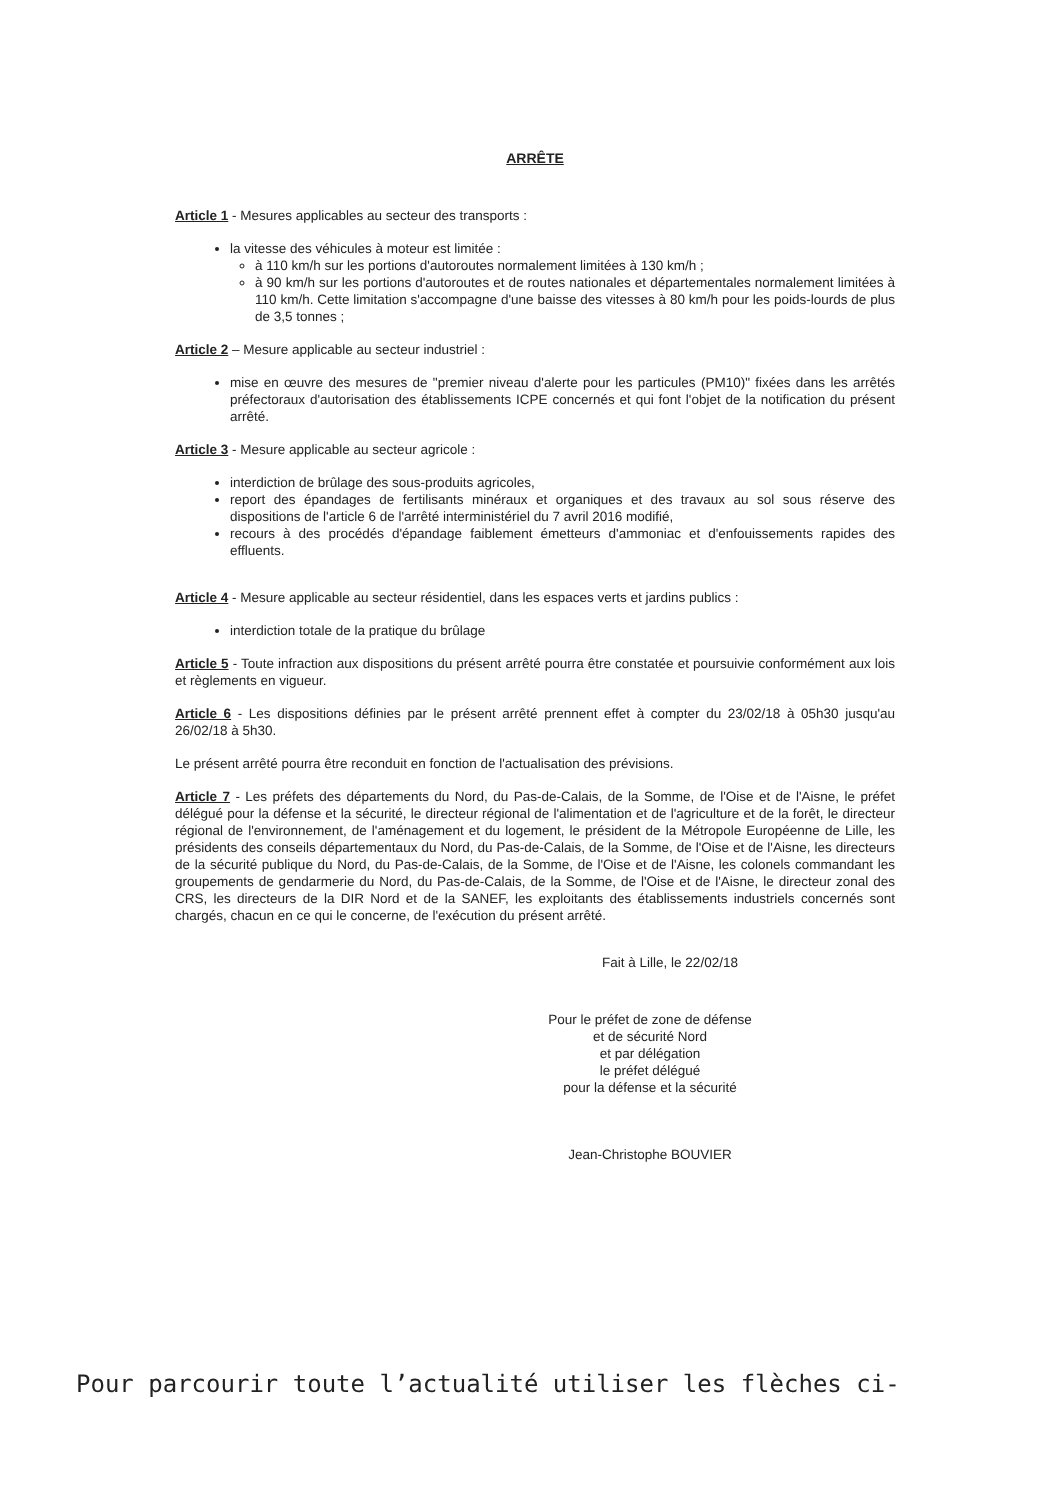ARRÊTE
Article 1 - Mesures applicables au secteur des transports :
la vitesse des véhicules à moteur est limitée :
à 110 km/h sur les portions d'autoroutes normalement limitées à 130 km/h ;
à 90 km/h sur les portions d'autoroutes et de routes nationales et départementales normalement limitées à 110 km/h. Cette limitation s'accompagne d'une baisse des vitesses à 80 km/h pour les poids-lourds de plus de 3,5 tonnes ;
Article 2 – Mesure applicable au secteur industriel :
mise en œuvre des mesures de "premier niveau d'alerte pour les particules (PM10)" fixées dans les arrêtés préfectoraux d'autorisation des établissements ICPE concernés et qui font l'objet de la notification du présent arrêté.
Article 3 - Mesure applicable au secteur agricole :
interdiction de brûlage des sous-produits agricoles,
report des épandages de fertilisants minéraux et organiques et des travaux au sol sous réserve des dispositions de l'article 6 de l'arrêté interministériel du 7 avril 2016 modifié,
recours à des procédés d'épandage faiblement émetteurs d'ammoniac et d'enfouissements rapides des effluents.
Article 4 - Mesure applicable au secteur résidentiel, dans les espaces verts et jardins publics :
interdiction totale de la pratique du brûlage
Article 5 - Toute infraction aux dispositions du présent arrêté pourra être constatée et poursuivie conformément aux lois et règlements en vigueur.
Article 6 - Les dispositions définies par le présent arrêté prennent effet à compter du 23/02/18 à 05h30 jusqu'au 26/02/18 à 5h30.
Le présent arrêté pourra être reconduit en fonction de l'actualisation des prévisions.
Article 7 - Les préfets des départements du Nord, du Pas-de-Calais, de la Somme, de l'Oise et de l'Aisne, le préfet délégué pour la défense et la sécurité, le directeur régional de l'alimentation et de l'agriculture et de la forêt, le directeur régional de l'environnement, de l'aménagement et du logement, le président de la Métropole Européenne de Lille, les présidents des conseils départementaux du Nord, du Pas-de-Calais, de la Somme, de l'Oise et de l'Aisne, les directeurs de la sécurité publique du Nord, du Pas-de-Calais, de la Somme, de l'Oise et de l'Aisne, les colonels commandant les groupements de gendarmerie du Nord, du Pas-de-Calais, de la Somme, de l'Oise et de l'Aisne, le directeur zonal des CRS, les directeurs de la DIR Nord et de la SANEF, les exploitants des établissements industriels concernés sont chargés, chacun en ce qui le concerne, de l'exécution du présent arrêté.
Fait à Lille, le 22/02/18
Pour le préfet de zone de défense
et de sécurité Nord
et par délégation
le préfet délégué
pour la défense et la sécurité
Jean-Christophe BOUVIER
Pour parcourir toute l’actualité utiliser les flèches ci-